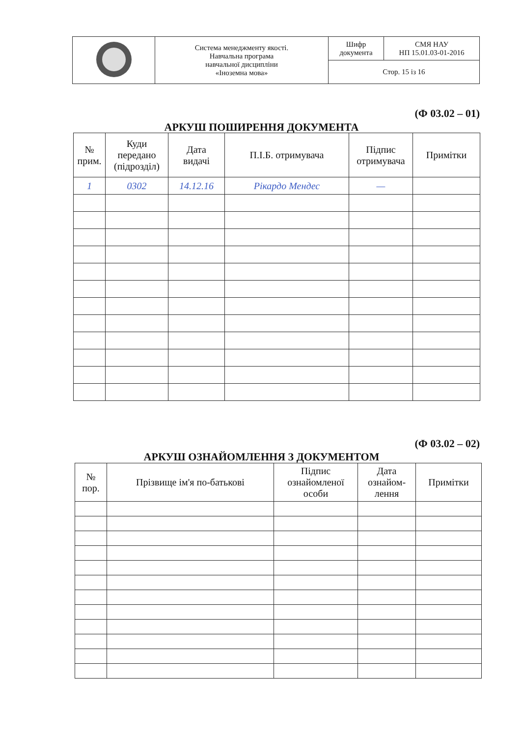| | Система менеджменту якості. Навчальна програма навчальної дисципліни «Іноземна мова» | Шифр документа | СМЯ НАУ НП 15.01.03-01-2016 |
| | | Стор. 15 із 16 | |
(Ф 03.02 – 01)
АРКУШ ПОШИРЕННЯ ДОКУМЕНТА
| № прим. | Куди передано (підрозділ) | Дата видачі | П.І.Б. отримувача | Підпис отримувача | Примітки |
| --- | --- | --- | --- | --- | --- |
| 1 | 0302 | 14.12.16 | Рікардо Мендес | — | |
(Ф 03.02 – 02)
АРКУШ ОЗНАЙОМЛЕННЯ З ДОКУМЕНТОМ
| № пор. | Прізвище ім'я по-батькові | Підпис ознайомленої особи | Дата ознайом- лення | Примітки |
| --- | --- | --- | --- | --- |